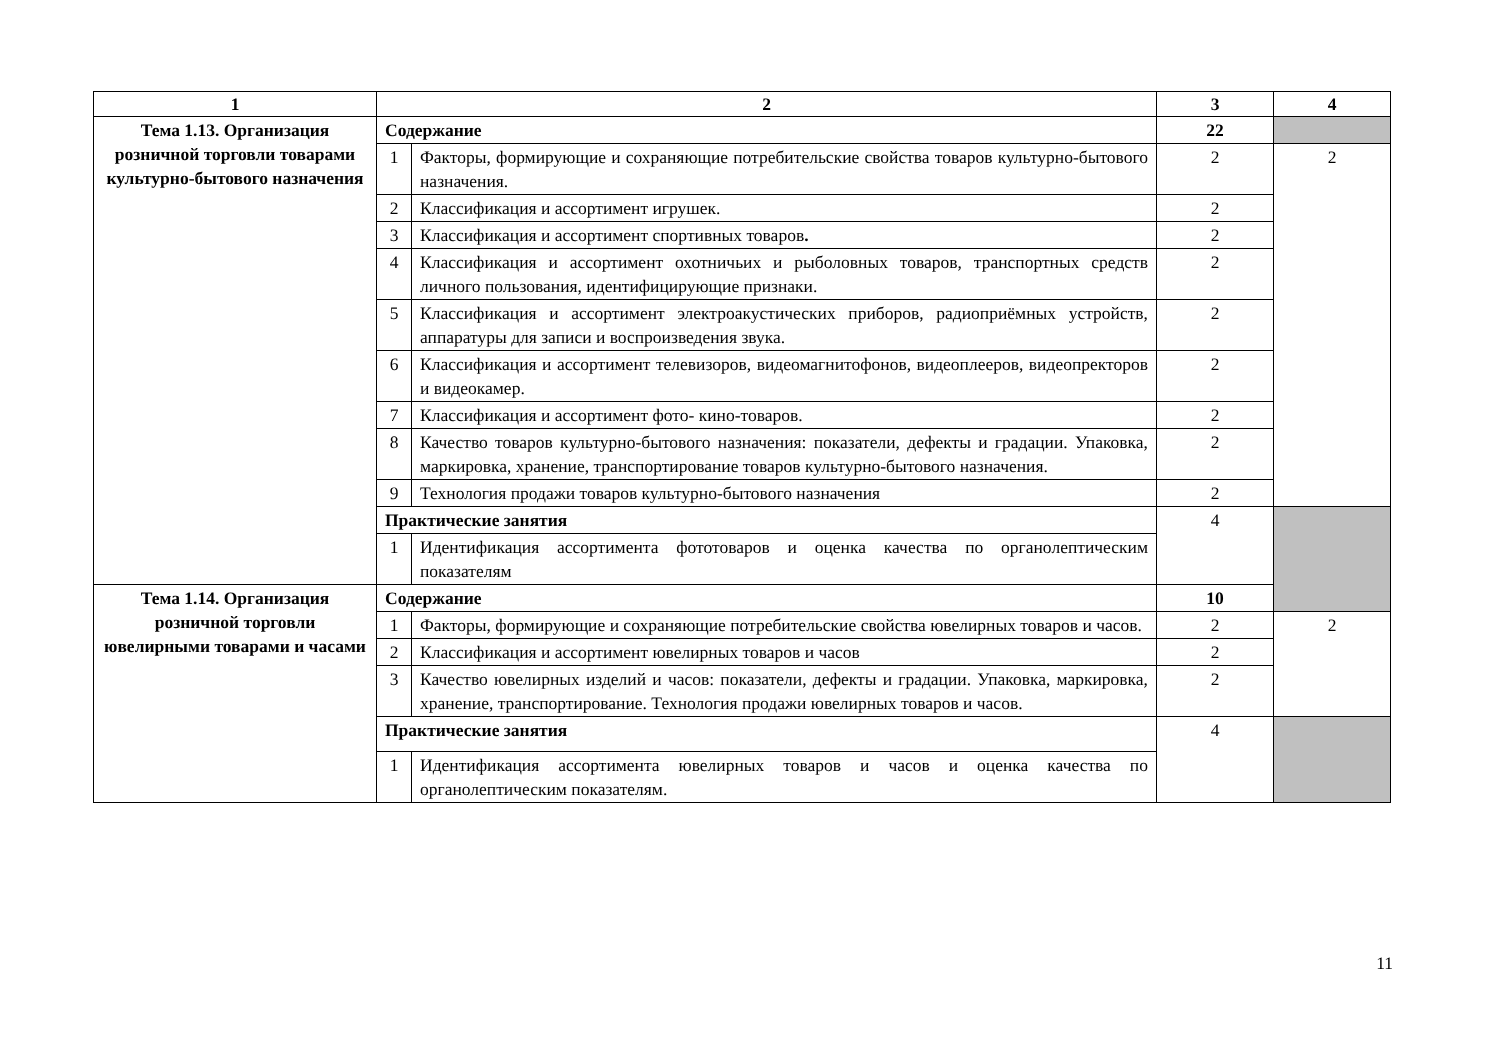| 1 | 2 | | 3 | 4 |
| --- | --- | --- | --- | --- |
| Тема 1.13. Организация розничной торговли товарами культурно-бытового назначения | Содержание | | 22 | |
| | 1 | Факторы, формирующие и сохраняющие потребительские свойства товаров культурно-бытового назначения. | 2 | 2 |
| | 2 | Классификация и ассортимент игрушек. | 2 | |
| | 3 | Классификация и ассортимент спортивных товаров . | 2 | |
| | 4 | Классификация и ассортимент охотничьих и рыболовных товаров, транспортных средств личного пользования, идентифицирующие признаки. | 2 | |
| | 5 | Классификация и ассортимент электроакустических приборов, радиоприёмных устройств, аппаратуры для записи и воспроизведения звука. | 2 | |
| | 6 | Классификация и ассортимент телевизоров, видеомагнитофонов, видеоплееров, видеопректоров и видеокамер. | 2 | |
| | 7 | Классификация и ассортимент фото- кино-товаров. | 2 | |
| | 8 | Качество товаров культурно-бытового назначения: показатели, дефекты и градации. Упаковка, маркировка, хранение, транспортирование товаров культурно-бытового назначения. | 2 | |
| | 9 | Технология продажи товаров культурно-бытового назначения | 2 | |
| | Практические занятия | | 4 | |
| | 1 | Идентификация ассортимента фототоваров и оценка качества по органолептическим показателям | | |
| Тема 1.14. Организация розничной торговли ювелирными товарами и часами | Содержание | | 10 | |
| | 1 | Факторы, формирующие и сохраняющие потребительские свойства ювелирных товаров и часов. | 2 | 2 |
| | 2 | Классификация и ассортимент ювелирных товаров и часов | 2 | |
| | 3 | Качество ювелирных изделий и часов: показатели, дефекты и градации. Упаковка, маркировка, хранение, транспортирование. Технология продажи ювелирных товаров и часов. | 2 | |
| | Практические занятия | | 4 | |
| | 1 | Идентификация ассортимента ювелирных товаров и часов и оценка качества по органолептическим показателям. | | |
11